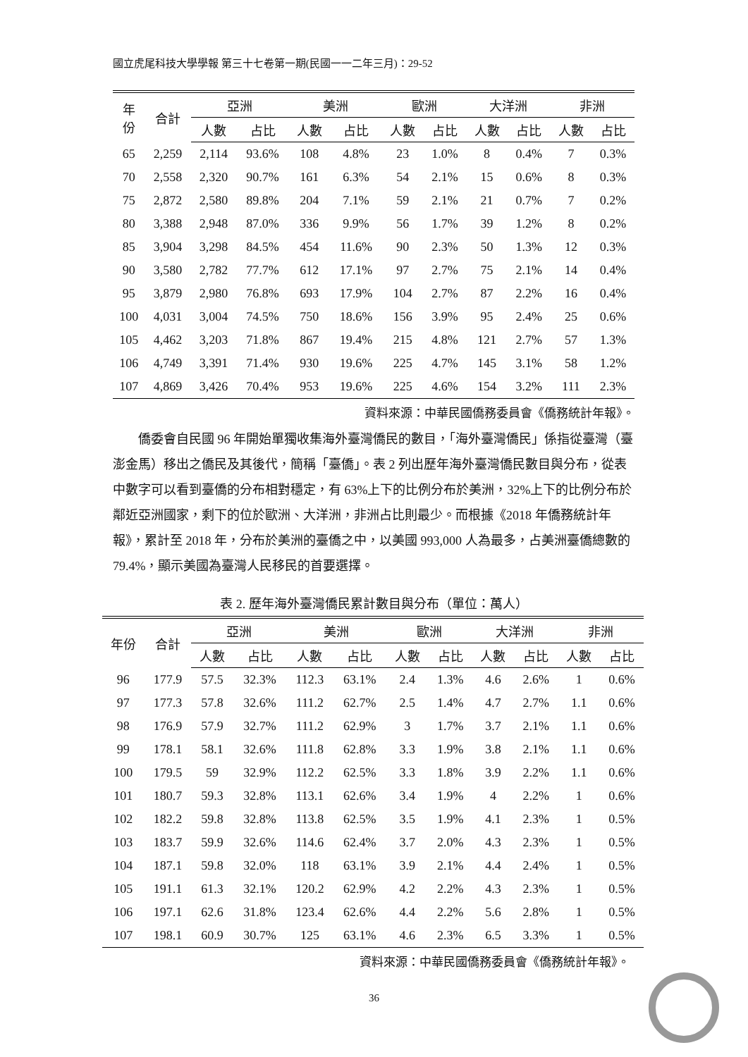國立虎尾科技大學學報 第三十七卷第一期(民國一一二年三月)：29-52
| 年 份 | 合計 | 亞洲 | | 美洲 | | 歐洲 | | 大洋洲 | | 非洲 | |
| --- | --- | --- | --- | --- | --- | --- | --- | --- | --- | --- | --- |
| | | 人數 | 占比 | 人數 | 占比 | 人數 | 占比 | 人數 | 占比 | 人數 | 占比 |
| 65 | 2,259 | 2,114 | 93.6% | 108 | 4.8% | 23 | 1.0% | 8 | 0.4% | 7 | 0.3% |
| 70 | 2,558 | 2,320 | 90.7% | 161 | 6.3% | 54 | 2.1% | 15 | 0.6% | 8 | 0.3% |
| 75 | 2,872 | 2,580 | 89.8% | 204 | 7.1% | 59 | 2.1% | 21 | 0.7% | 7 | 0.2% |
| 80 | 3,388 | 2,948 | 87.0% | 336 | 9.9% | 56 | 1.7% | 39 | 1.2% | 8 | 0.2% |
| 85 | 3,904 | 3,298 | 84.5% | 454 | 11.6% | 90 | 2.3% | 50 | 1.3% | 12 | 0.3% |
| 90 | 3,580 | 2,782 | 77.7% | 612 | 17.1% | 97 | 2.7% | 75 | 2.1% | 14 | 0.4% |
| 95 | 3,879 | 2,980 | 76.8% | 693 | 17.9% | 104 | 2.7% | 87 | 2.2% | 16 | 0.4% |
| 100 | 4,031 | 3,004 | 74.5% | 750 | 18.6% | 156 | 3.9% | 95 | 2.4% | 25 | 0.6% |
| 105 | 4,462 | 3,203 | 71.8% | 867 | 19.4% | 215 | 4.8% | 121 | 2.7% | 57 | 1.3% |
| 106 | 4,749 | 3,391 | 71.4% | 930 | 19.6% | 225 | 4.7% | 145 | 3.1% | 58 | 1.2% |
| 107 | 4,869 | 3,426 | 70.4% | 953 | 19.6% | 225 | 4.6% | 154 | 3.2% | 111 | 2.3% |
資料來源：中華民國僑務委員會《僑務統計年報》。
僑委會自民國 96 年開始單獨收集海外臺灣僑民的數目，「海外臺灣僑民」係指從臺灣（臺澎金馬）移出之僑民及其後代，簡稱「臺僑」。表 2 列出歷年海外臺灣僑民數目與分布，從表中數字可以看到臺僑的分布相對穩定，有 63%上下的比例分布於美洲，32%上下的比例分布於鄰近亞洲國家，剩下的位於歐洲、大洋洲，非洲占比則最少。而根據《2018 年僑務統計年報》，累計至 2018 年，分布於美洲的臺僑之中，以美國 993,000 人為最多，占美洲臺僑總數的 79.4%，顯示美國為臺灣人民移民的首要選擇。
表 2. 歷年海外臺灣僑民累計數目與分布（單位：萬人）
| 年份 | 合計 | 亞洲 | | 美洲 | | 歐洲 | | 大洋洲 | | 非洲 | |
| --- | --- | --- | --- | --- | --- | --- | --- | --- | --- | --- | --- |
| | | 人數 | 占比 | 人數 | 占比 | 人數 | 占比 | 人數 | 占比 | 人數 | 占比 |
| 96 | 177.9 | 57.5 | 32.3% | 112.3 | 63.1% | 2.4 | 1.3% | 4.6 | 2.6% | 1 | 0.6% |
| 97 | 177.3 | 57.8 | 32.6% | 111.2 | 62.7% | 2.5 | 1.4% | 4.7 | 2.7% | 1.1 | 0.6% |
| 98 | 176.9 | 57.9 | 32.7% | 111.2 | 62.9% | 3 | 1.7% | 3.7 | 2.1% | 1.1 | 0.6% |
| 99 | 178.1 | 58.1 | 32.6% | 111.8 | 62.8% | 3.3 | 1.9% | 3.8 | 2.1% | 1.1 | 0.6% |
| 100 | 179.5 | 59 | 32.9% | 112.2 | 62.5% | 3.3 | 1.8% | 3.9 | 2.2% | 1.1 | 0.6% |
| 101 | 180.7 | 59.3 | 32.8% | 113.1 | 62.6% | 3.4 | 1.9% | 4 | 2.2% | 1 | 0.6% |
| 102 | 182.2 | 59.8 | 32.8% | 113.8 | 62.5% | 3.5 | 1.9% | 4.1 | 2.3% | 1 | 0.5% |
| 103 | 183.7 | 59.9 | 32.6% | 114.6 | 62.4% | 3.7 | 2.0% | 4.3 | 2.3% | 1 | 0.5% |
| 104 | 187.1 | 59.8 | 32.0% | 118 | 63.1% | 3.9 | 2.1% | 4.4 | 2.4% | 1 | 0.5% |
| 105 | 191.1 | 61.3 | 32.1% | 120.2 | 62.9% | 4.2 | 2.2% | 4.3 | 2.3% | 1 | 0.5% |
| 106 | 197.1 | 62.6 | 31.8% | 123.4 | 62.6% | 4.4 | 2.2% | 5.6 | 2.8% | 1 | 0.5% |
| 107 | 198.1 | 60.9 | 30.7% | 125 | 63.1% | 4.6 | 2.3% | 6.5 | 3.3% | 1 | 0.5% |
資料來源：中華民國僑務委員會《僑務統計年報》。
36